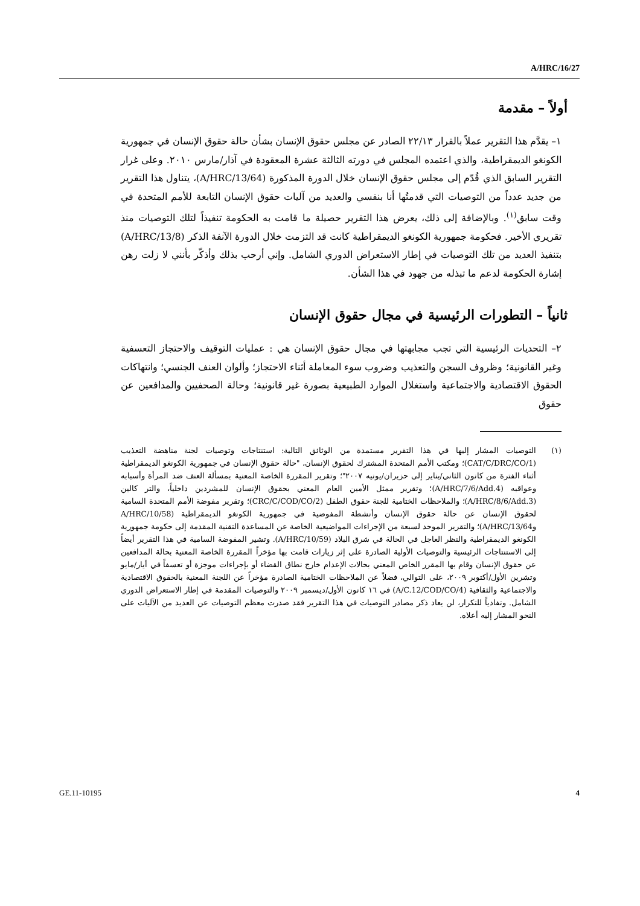A/HRC/16/27
أولاً – مقدمة
١– يقدَّم هذا التقرير عملاً بالقرار ٢٢/١٣ الصادر عن مجلس حقوق الإنسان بشأن حالة حقوق الإنسان في جمهورية الكونغو الديمقراطية، والذي اعتمده المجلس في دورته الثالثة عشرة المعقودة في آذار/مارس ٢٠١٠. وعلى غرار التقرير السابق الذي قُدّم إلى مجلس حقوق الإنسان خلال الدورة المذكورة (A/HRC/13/64)، يتناول هذا التقرير من جديد عدداً من التوصيات التي قدمتُها أنا بنفسي والعديد من آليات حقوق الإنسان التابعة للأمم المتحدة في وقت سابق<sup>(١)</sup>. وبالإضافة إلى ذلك، يعرض هذا التقرير حصيلة ما قامت به الحكومة تنفيذاً لتلك التوصيات منذ تقريري الأخير. فحكومة جمهورية الكونغو الديمقراطية كانت قد التزمت خلال الدورة الآنفة الذكر (A/HRC/13/8) بتنفيذ العديد من تلك التوصيات في إطار الاستعراض الدوري الشامل. وإني أرحب بذلك وأذكّر بأنني لا زلت رهن إشارة الحكومة لدعم ما تبذله من جهود في هذا الشأن.
ثانياً – التطورات الرئيسية في مجال حقوق الإنسان
٢– التحديات الرئيسية التي تجب مجابهتها في مجال حقوق الإنسان هي : عمليات التوقيف والاحتجاز التعسفية وغير القانونية؛ وظروف السجن والتعذيب وضروب سوء المعاملة أثناء الاحتجاز؛ وألوان العنف الجنسي؛ وانتهاكات الحقوق الاقتصادية والاجتماعية واستغلال الموارد الطبيعية بصورة غير قانونية؛ وحالة الصحفيين والمدافعين عن حقوق
(١) التوصيات المشار إليها في هذا التقرير مستمدة من الوثائق التالية: استنتاجات وتوصيات لجنة مناهضة التعذيب (CAT/C/DRC/CO/1)؛ ومكتب الأمم المتحدة المشترك لحقوق الإنسان، "حالة حقوق الإنسان في جمهورية الكونغو الديمقراطية أثناء الفترة من كانون الثاني/يناير إلى حزيران/يونيه ٢٠٠٧"؛ وتقرير المقررة الخاصة المعنية بمسألة العنف ضد المرأة وأسبابه وعواقبه (A/HRC/7/6/Add.4)؛ وتقرير ممثل الأمين العام المعني بحقوق الإنسان للمشردين داخلياً، والتر كالين (A/HRC/8/6/Add.3)؛ والملاحظات الختامية للجنة حقوق الطفل (CRC/C/COD/CO/2)؛ وتقرير مفوضة الأمم المتحدة السامية لحقوق الإنسان عن حالة حقوق الإنسان وأنشطة المفوضية في جمهورية الكونغو الديمقراطية (A/HRC/10/58 وA/HRC/13/64)؛ والتقرير الموحد لسبعة من الإجراءات المواضيعية الخاصة عن المساعدة التقنية المقدمة إلى حكومة جمهورية الكونغو الديمقراطية والنظر العاجل في الحالة في شرق البلاد (A/HRC/10/59). وتشير المفوضة السامية في هذا التقرير أيضاً إلى الاستنتاجات الرئيسية والتوصيات الأولية الصادرة على إثر زيارات قامت بها مؤخراً المقررة الخاصة المعنية بحالة المدافعين عن حقوق الإنسان وقام بها المقرر الخاص المعني بحالات الإعدام خارج نطاق القضاء أو بإجراءات موجزة أو تعسفاً في أيار/مايو وتشرين الأول/أكتوبر ٢٠٠٩، على التوالي، فضلاً عن الملاحظات الختامية الصادرة مؤخراً عن اللجنة المعنية بالحقوق الاقتصادية والاجتماعية والثقافية (A/C.12/COD/CO/4) في ١٦ كانون الأول/ديسمبر ٢٠٠٩ والتوصيات المقدمة في إطار الاستعراض الدوري الشامل. وتفادياً للتكرار، لن يعاد ذكر مصادر التوصيات في هذا التقرير فقد صدرت معظم التوصيات عن العديد من الآليات على النحو المشار إليه أعلاه.
GE.11-10195 4